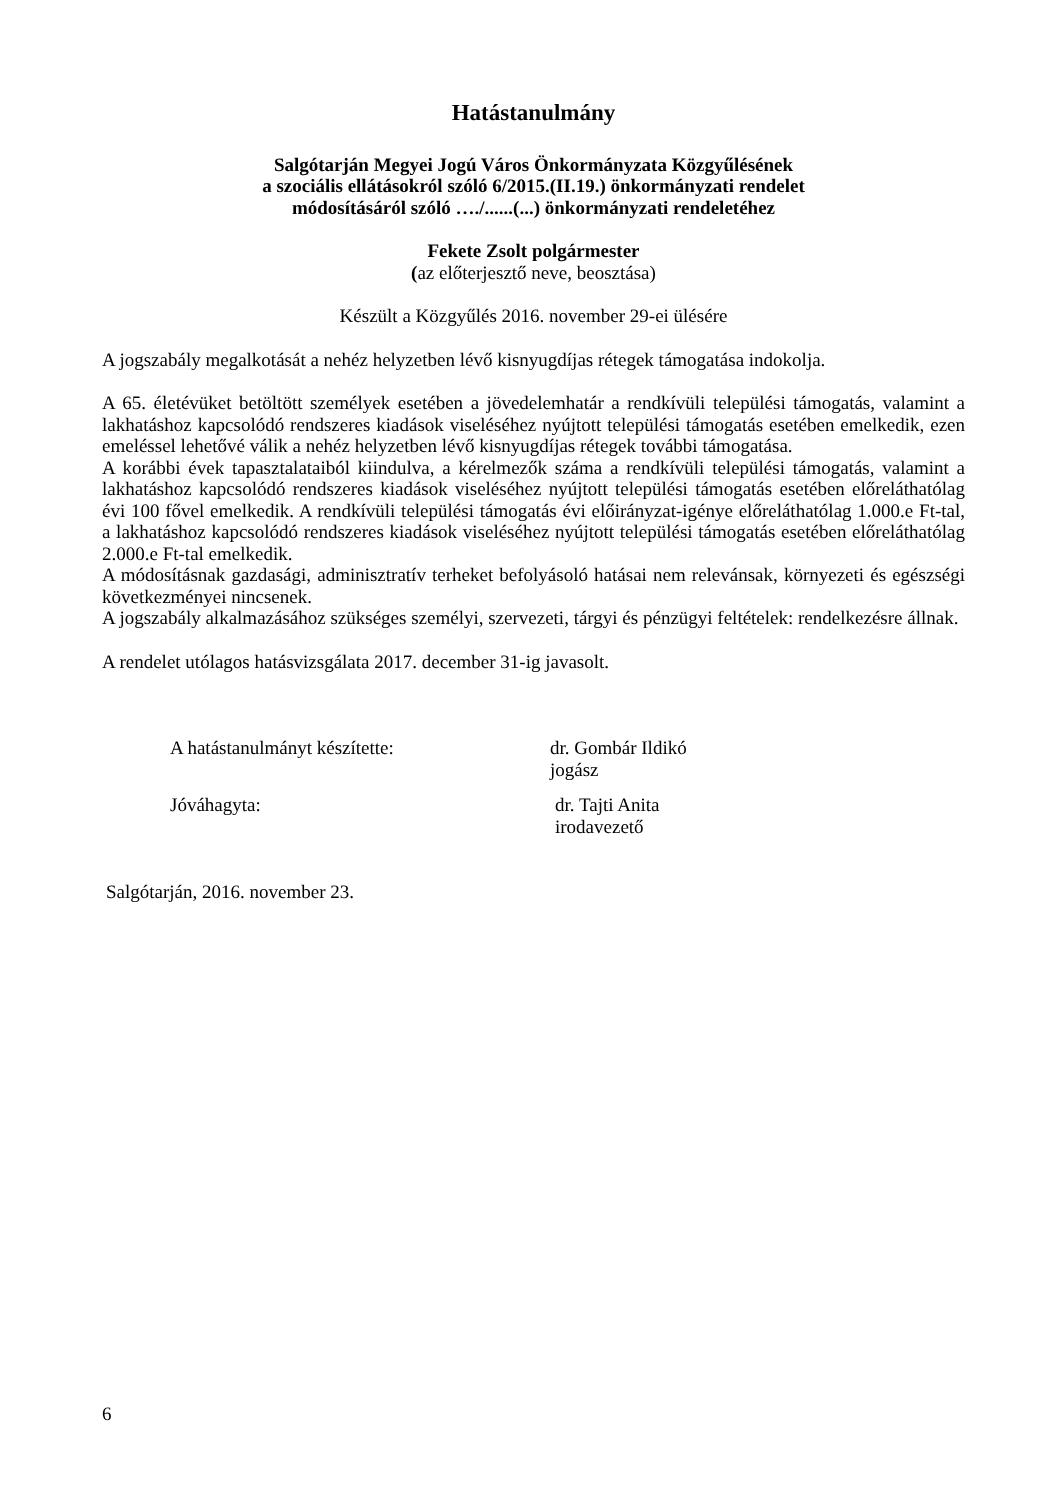Hatástanulmány
Salgótarján Megyei Jogú Város Önkormányzata Közgyűlésének
a szociális ellátásokról szóló 6/2015.(II.19.) önkormányzati rendelet
módosításáról szóló …./......(...) önkormányzati rendeletéhez
Fekete Zsolt polgármester
(az előterjesztő neve, beosztása)
Készült a Közgyűlés 2016. november 29-ei ülésére
A jogszabály megalkotását a nehéz helyzetben lévő kisnyugdíjas rétegek támogatása indokolja.
A 65. életévüket betöltött személyek esetében a jövedelemhatár a rendkívüli települési támogatás, valamint a lakhatáshoz kapcsolódó rendszeres kiadások viseléséhez nyújtott települési támogatás esetében emelkedik, ezen emeléssel lehetővé válik a nehéz helyzetben lévő kisnyugdíjas rétegek további támogatása.
A korábbi évek tapasztalataiból kiindulva, a kérelmezők száma a rendkívüli települési támogatás, valamint a lakhatáshoz kapcsolódó rendszeres kiadások viseléséhez nyújtott települési támogatás esetében előreláthatólag évi 100 fővel emelkedik. A rendkívüli települési támogatás évi előirányzat-igénye előreláthatólag 1.000.e Ft-tal, a lakhatáshoz kapcsolódó rendszeres kiadások viseléséhez nyújtott települési támogatás esetében előreláthatólag 2.000.e Ft-tal emelkedik.
A módosításnak gazdasági, adminisztratív terheket befolyásoló hatásai nem relevánsak, környezeti és egészségi következményei nincsenek.
A jogszabály alkalmazásához szükséges személyi, szervezeti, tárgyi és pénzügyi feltételek: rendelkezésre állnak.
A rendelet utólagos hatásvizsgálata 2017. december 31-ig javasolt.
A hatástanulmányt készítette: dr. Gombár Ildikó
jogász
Jóváhagyta: dr. Tajti Anita
irodavezető
Salgótarján, 2016. november 23.
6